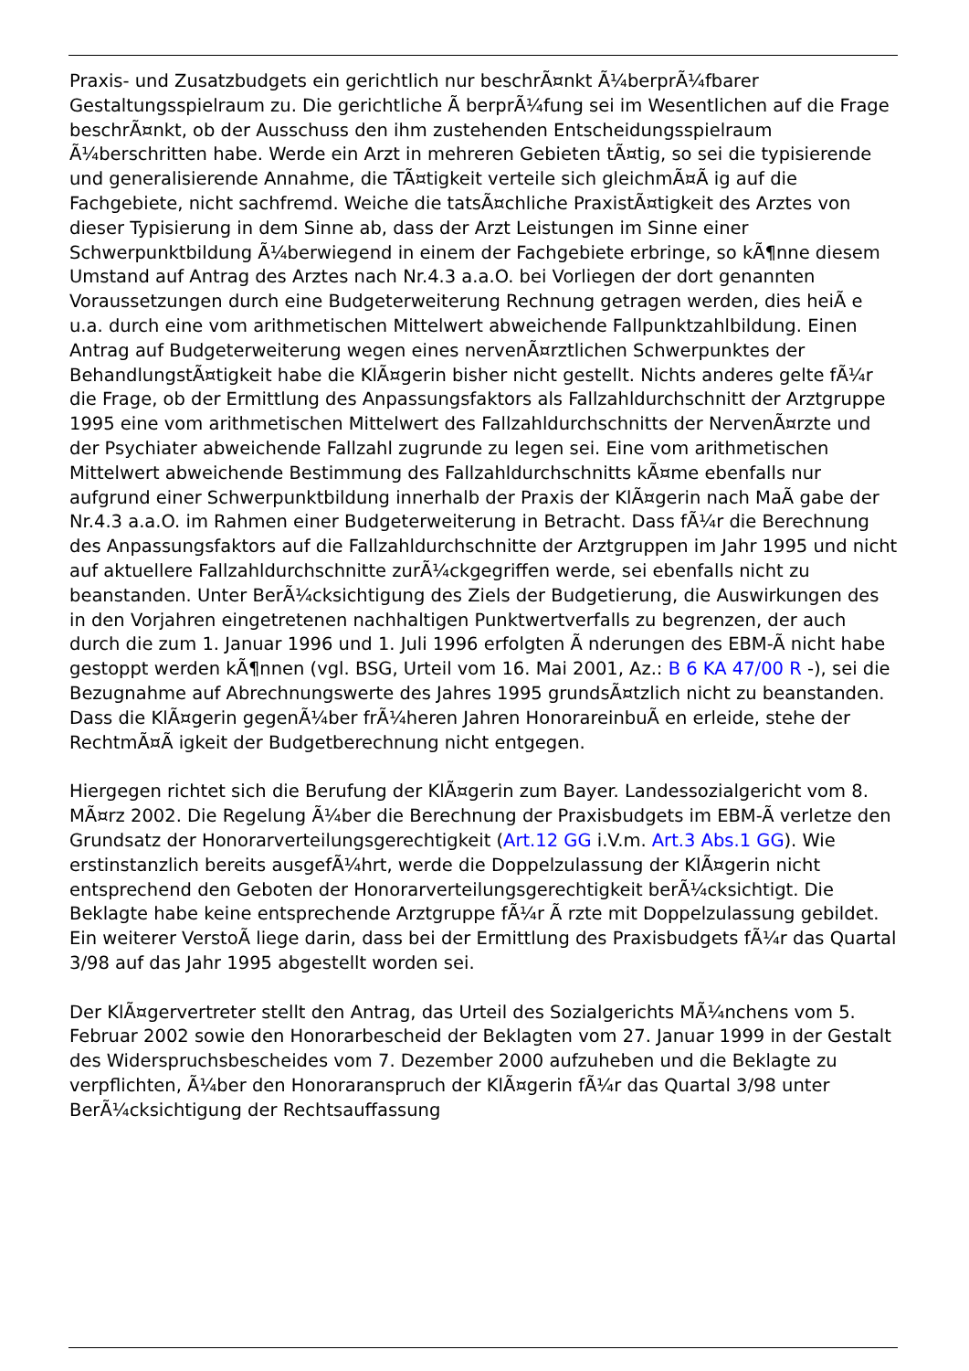Praxis- und Zusatzbudgets ein gerichtlich nur beschrÃ¤nkt Ã¼berprÃ¼fbarer Gestaltungsspielraum zu. Die gerichtliche Ã berprÃ¼fung sei im Wesentlichen auf die Frage beschrÃ¤nkt, ob der Ausschuss den ihm zustehenden Entscheidungsspielraum Ã¼berschritten habe. Werde ein Arzt in mehreren Gebieten tÃ¤tig, so sei die typisierende und generalisierende Annahme, die TÃ¤tigkeit verteile sich gleichmÃ¤Ã ig auf die Fachgebiete, nicht sachfremd. Weiche die tatsÃ¤chliche PraxistÃ¤tigkeit des Arztes von dieser Typisierung in dem Sinne ab, dass der Arzt Leistungen im Sinne einer Schwerpunktbildung Ã¼berwiegend in einem der Fachgebiete erbringe, so kÃ¶nne diesem Umstand auf Antrag des Arztes nach Nr.4.3 a.a.O. bei Vorliegen der dort genannten Voraussetzungen durch eine Budgeterweiterung Rechnung getragen werden, dies heiÃ e u.a. durch eine vom arithmetischen Mittelwert abweichende Fallpunktzahlbildung. Einen Antrag auf Budgeterweiterung wegen eines nervenÃ¤rztlichen Schwerpunktes der BehandlungstÃ¤tigkeit habe die KlÃ¤gerin bisher nicht gestellt. Nichts anderes gelte fÃ¼r die Frage, ob der Ermittlung des Anpassungsfaktors als Fallzahldurchschnitt der Arztgruppe 1995 eine vom arithmetischen Mittelwert des Fallzahldurchschnitts der NervenÃ¤rzte und der Psychiater abweichende Fallzahl zugrunde zu legen sei. Eine vom arithmetischen Mittelwert abweichende Bestimmung des Fallzahldurchschnitts kÃ¤me ebenfalls nur aufgrund einer Schwerpunktbildung innerhalb der Praxis der KlÃ¤gerin nach MaÃ gabe der Nr.4.3 a.a.O. im Rahmen einer Budgeterweiterung in Betracht. Dass fÃ¼r die Berechnung des Anpassungsfaktors auf die Fallzahldurchschnitte der Arztgruppen im Jahr 1995 und nicht auf aktuellere Fallzahldurchschnitte zurÃ¼ckgegriffen werde, sei ebenfalls nicht zu beanstanden. Unter BerÃ¼cksichtigung des Ziels der Budgetierung, die Auswirkungen des in den Vorjahren eingetretenen nachhaltigen Punktwertverfalls zu begrenzen, der auch durch die zum 1. Januar 1996 und 1. Juli 1996 erfolgten Ã nderungen des EBM-Ã nicht habe gestoppt werden kÃ¶nnen (vgl. BSG, Urteil vom 16. Mai 2001, Az.: B 6 KA 47/00 R -), sei die Bezugnahme auf Abrechnungswerte des Jahres 1995 grundsÃ¤tzlich nicht zu beanstanden. Dass die KlÃ¤gerin gegenÃ¼ber frÃ¼heren Jahren HonorareinbuÃ en erleide, stehe der RechtmÃ¤Ã igkeit der Budgetberechnung nicht entgegen.
Hiergegen richtet sich die Berufung der KlÃ¤gerin zum Bayer. Landessozialgericht vom 8. MÃ¤rz 2002. Die Regelung Ã¼ber die Berechnung der Praxisbudgets im EBM-Ã verletze den Grundsatz der Honorarverteilungsgerechtigkeit (Art.12 GG i.V.m. Art.3 Abs.1 GG). Wie erstinstanzlich bereits ausgefÃ¼hrt, werde die Doppelzulassung der KlÃ¤gerin nicht entsprechend den Geboten der Honorarverteilungsgerechtigkeit berÃ¼cksichtigt. Die Beklagte habe keine entsprechende Arztgruppe fÃ¼r Ã rzte mit Doppelzulassung gebildet. Ein weiterer VerstoÃ liege darin, dass bei der Ermittlung des Praxisbudgets fÃ¼r das Quartal 3/98 auf das Jahr 1995 abgestellt worden sei.
Der KlÃ¤gervertreter stellt den Antrag, das Urteil des Sozialgerichts MÃ¼nchens vom 5. Februar 2002 sowie den Honorarbescheid der Beklagten vom 27. Januar 1999 in der Gestalt des Widerspruchsbescheides vom 7. Dezember 2000 aufzuheben und die Beklagte zu verpflichten, Ã¼ber den Honoraranspruch der KlÃ¤gerin fÃ¼r das Quartal 3/98 unter BerÃ¼cksichtigung der Rechtsauffassung